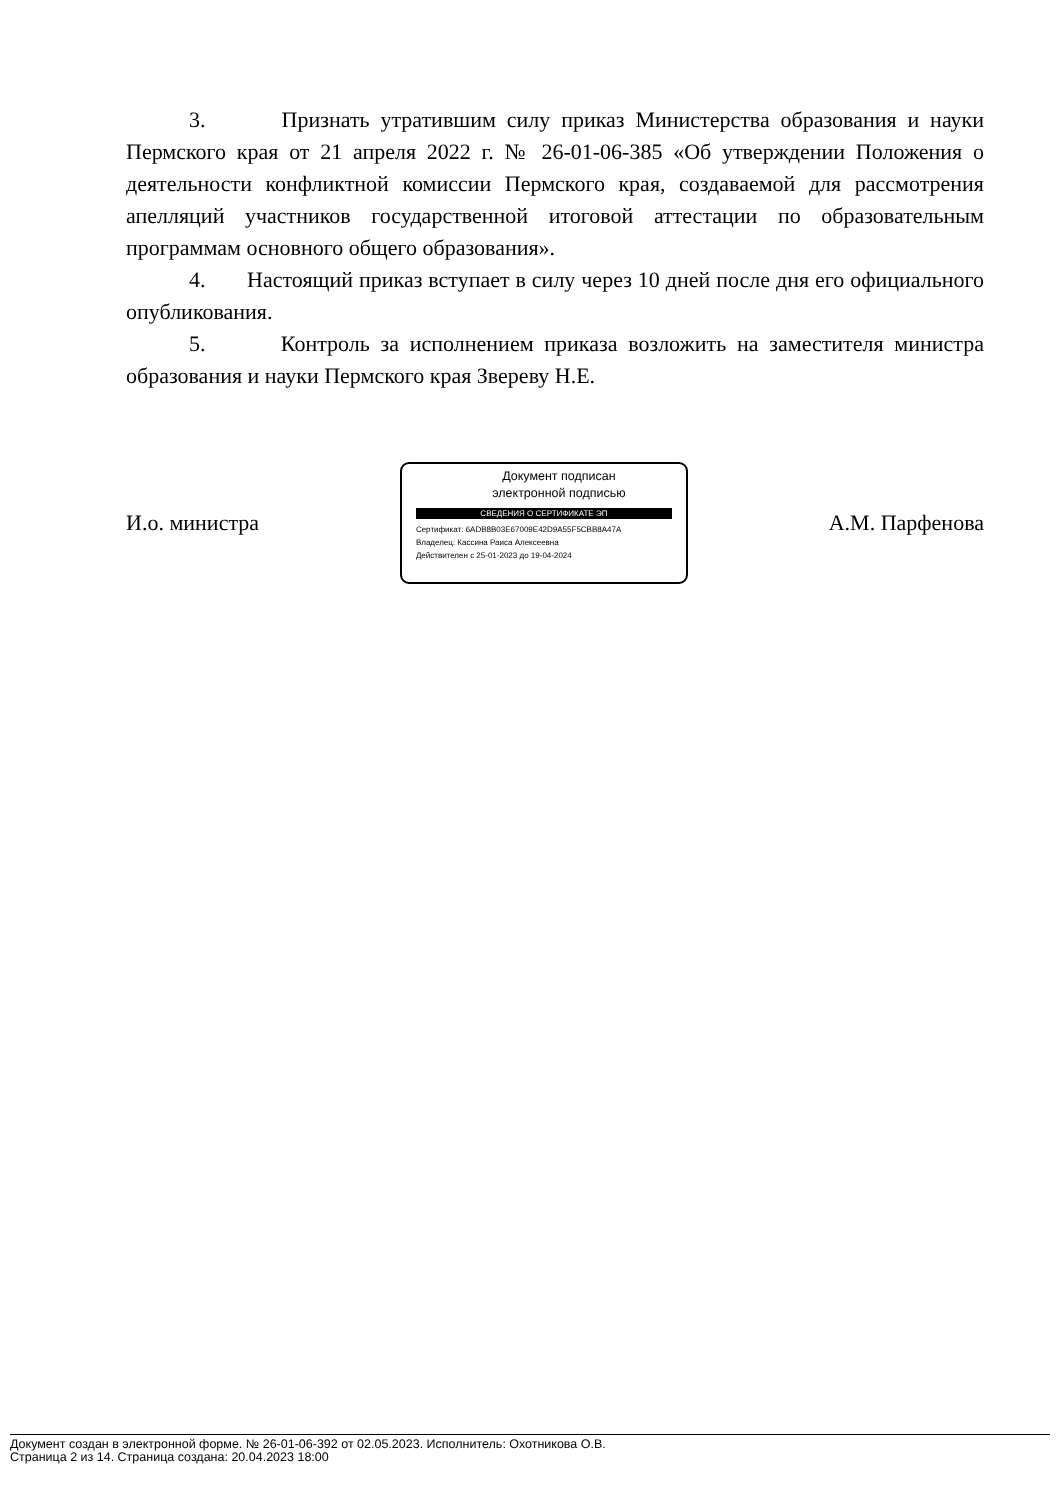3. Признать утратившим силу приказ Министерства образования и науки Пермского края от 21 апреля 2022 г. № 26-01-06-385 «Об утверждении Положения о деятельности конфликтной комиссии Пермского края, создаваемой для рассмотрения апелляций участников государственной итоговой аттестации по образовательным программам основного общего образования».
4. Настоящий приказ вступает в силу через 10 дней после дня его официального опубликования.
5. Контроль за исполнением приказа возложить на заместителя министра образования и науки Пермского края Звереву Н.Е.
И.о. министра
Документ подписан
электронной подписью
СВЕДЕНИЯ О СЕРТИФИКАТЕ ЭП
Сертификат: 6ADB8B03E67009E42D9A55F5CBB8A47A
Владелец: Кассина Раиса Алексеевна
Действителен с 25-01-2023 до 19-04-2024
А.М. Парфенова
Документ создан в электронной форме. № 26-01-06-392 от 02.05.2023. Исполнитель: Охотникова О.В.
Страница 2 из 14. Страница создана: 20.04.2023 18:00